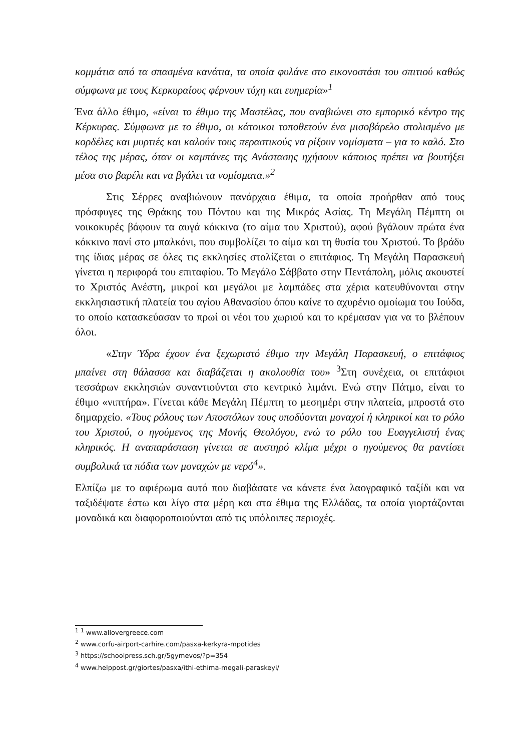κομμάτια από τα σπασμένα κανάτια, τα οποία φυλάνε στο εικονοστάσι του σπιτιού καθώς σύμφωνα με τους Κερκυραίους φέρνουν τύχη και ευημερία»<sup>1</sup>
Ένα άλλο έθιμο, «είναι το έθιμο της Μαστέλας, που αναβιώνει στο εμπορικό κέντρο της Κέρκυρας. Σύμφωνα με το έθιμο, οι κάτοικοι τοποθετούν ένα μισοβάρελο στολισμένο με κορδέλες και μυρτιές και καλούν τους περαστικούς να ρίξουν νομίσματα – για το καλό. Στο τέλος της μέρας, όταν οι καμπάνες της Ανάστασης ηχήσουν κάποιος πρέπει να βουτήξει μέσα στο βαρέλι και να βγάλει τα νομίσματα.»<sup>2</sup>
Στις Σέρρες αναβιώνουν πανάρχαια έθιμα, τα οποία προήρθαν από τους πρόσφυγες της Θράκης του Πόντου και της Μικράς Ασίας. Τη Μεγάλη Πέμπτη οι νοικοκυρές βάφουν τα αυγά κόκκινα (το αίμα του Χριστού), αφού βγάλουν πρώτα ένα κόκκινο πανί στο μπαλκόνι, που συμβολίζει το αίμα και τη θυσία του Χριστού. Το βράδυ της ίδιας μέρας σε όλες τις εκκλησίες στολίζεται ο επιτάφιος. Τη Μεγάλη Παρασκευή γίνεται η περιφορά του επιταφίου. Το Μεγάλο Σάββατο στην Πεντάπολη, μόλις ακουστεί το Χριστός Ανέστη, μικροί και μεγάλοι με λαμπάδες στα χέρια κατευθύνονται στην εκκλησιαστική πλατεία του αγίου Αθανασίου όπου καίνε το αχυρένιο ομοίωμα του Ιούδα, το οποίο κατασκεύασαν το πρωί οι νέοι του χωριού και το κρέμασαν για να το βλέπουν όλοι.
«Στην Ύδρα έχουν ένα ξεχωριστό έθιμο την Μεγάλη Παρασκευή, ο επιτάφιος μπαίνει στη θάλασσα και διαβάζεται η ακολουθία του» <sup>3</sup>Στη συνέχεια, οι επιτάφιοι τεσσάρων εκκλησιών συναντιούνται στο κεντρικό λιμάνι. Ενώ στην Πάτμο, είναι το έθιμο «νιπτήρα». Γίνεται κάθε Μεγάλη Πέμπτη το μεσημέρι στην πλατεία, μπροστά στο δημαρχείο. «Τους ρόλους των Αποστόλων τους υποδύονται μοναχοί ή κληρικοί και το ρόλο του Χριστού, ο ηγούμενος της Μονής Θεολόγου, ενώ το ρόλο του Ευαγγελιστή ένας κληρικός. Η αναπαράσταση γίνεται σε αυστηρό κλίμα μέχρι ο ηγούμενος θα ραντίσει συμβολικά τα πόδια των μοναχών με νερό<sup>4</sup>».
Ελπίζω με το αφιέρωμα αυτό που διαβάσατε να κάνετε ένα λαογραφικό ταξίδι και να ταξιδέψατε έστω και λίγο στα μέρη και στα έθιμα της Ελλάδας, τα οποία γιορτάζονται μοναδικά και διαφοροποιούνται από τις υπόλοιπες περιοχές.
<sup>1</sup> <sup>1</sup> www.allovergreece.com
<sup>2</sup> www.corfu-airport-carhire.com/pasxa-kerkyra-mpotides
<sup>3</sup> https://schoolpress.sch.gr/5gymevos/?p=354
<sup>4</sup> www.helppost.gr/giortes/pasxa/ithi-ethima-megali-paraskeyi/